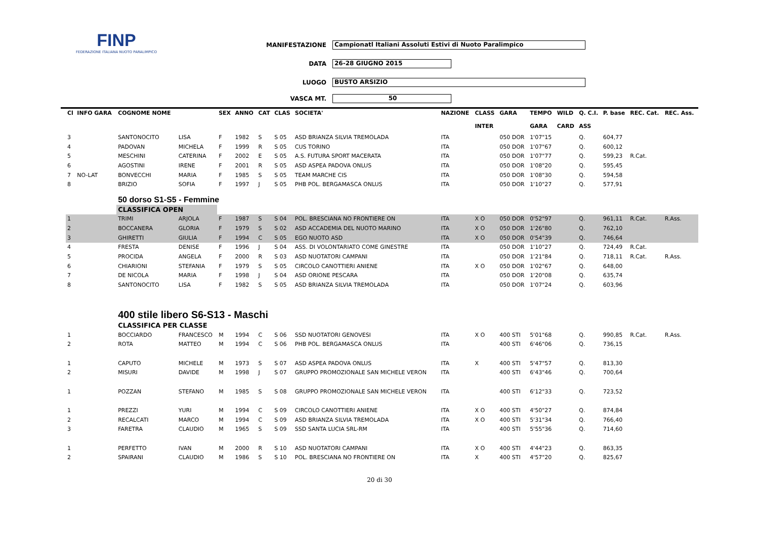FINP
FEDERAZIONE ITALIANA NUOTO PARALIMPICO
MANIFESTAZIONE Campionatl Italiani Assoluti Estivi di Nuoto Paralimpico
DATA 26-28 GIUGNO 2015
LUOGO BUSTO ARSIZIO
VASCA MT. 50
| Cl | INFO GARA | COGNOME NOME | | SEX | ANNO | CAT | CLAS | SOCIETA' | NAZIONE | CLASS | GARA | TEMPO | WILD | Q. C.I. | P. base | REC. Cat. | REC. Ass. |
| --- | --- | --- | --- | --- | --- | --- | --- | --- | --- | --- | --- | --- | --- | --- | --- | --- | --- |
| | | | | | | | | | | INTER | | GARA | CARD | ASS | | | |
| 3 | | SANTONOCITO | LISA | F | 1982 | S | S 05 | ASD BRIANZA SILVIA TREMOLADA | ITA | | 050 DOR | 1'07"15 | | Q. | 604,77 | | |
| 4 | | PADOVAN | MICHELA | F | 1999 | R | S 05 | CUS TORINO | ITA | | 050 DOR | 1'07"67 | | Q. | 600,12 | | |
| 5 | | MESCHINI | CATERINA | F | 2002 | E | S 05 | A.S. FUTURA SPORT MACERATA | ITA | | 050 DOR | 1'07"77 | | Q. | 599,23 | R.Cat. | |
| 6 | | AGOSTINI | IRENE | F | 2001 | R | S 05 | ASD ASPEA PADOVA ONLUS | ITA | | 050 DOR | 1'08"20 | | Q. | 595,45 | | |
| 7 | NO-LAT | BONVECCHI | MARIA | F | 1985 | S | S 05 | TEAM MARCHE CIS | ITA | | 050 DOR | 1'08"30 | | Q. | 594,58 | | |
| 8 | | BRIZIO | SOFIA | F | 1997 | J | S 05 | PHB POL. BERGAMASCA ONLUS | ITA | | 050 DOR | 1'10"27 | | Q. | 577,91 | | |
| | | 50 dorso S1-S5 - Femmine | | | | | | | | | | | | | | | |
| | | CLASSIFICA OPEN | | | | | | | | | | | | | | | |
| 1 | | TRIMI | ARJOLA | F | 1987 | S | S 04 | POL. BRESCIANA NO FRONTIERE ON | ITA | X O | 050 DOR | 0'52"97 | | Q. | 961,11 | R.Cat. | R.Ass. |
| 2 | | BOCCANERA | GLORIA | F | 1979 | S | S 02 | ASD ACCADEMIA DEL NUOTO MARINO | ITA | X O | 050 DOR | 1'26"80 | | Q. | 762,10 | | |
| 3 | | GHIRETTI | GIULIA | F | 1994 | C | S 05 | EGO NUOTO ASD | ITA | X O | 050 DOR | 0'54"39 | | Q. | 746,64 | | |
| 4 | | FRESTA | DENISE | F | 1996 | J | S 04 | ASS. DI VOLONTARIATO COME GINESTRE | ITA | | 050 DOR | 1'10"27 | | Q. | 724,49 | R.Cat. | |
| 5 | | PROCIDA | ANGELA | F | 2000 | R | S 03 | ASD NUOTATORI CAMPANI | ITA | | 050 DOR | 1'21"84 | | Q. | 718,11 | R.Cat. | R.Ass. |
| 6 | | CHIARIONI | STEFANIA | F | 1979 | S | S 05 | CIRCOLO CANOTTIERI ANIENE | ITA | X O | 050 DOR | 1'02"67 | | Q. | 648,00 | | |
| 7 | | DE NICOLA | MARIA | F | 1998 | J | S 04 | ASD ORIONE PESCARA | ITA | | 050 DOR | 1'20"08 | | Q. | 635,74 | | |
| 8 | | SANTONOCITO | LISA | F | 1982 | S | S 05 | ASD BRIANZA SILVIA TREMOLADA | ITA | | 050 DOR | 1'07"24 | | Q. | 603,96 | | |
| | | 400 stile libero S6-S13 - Maschi | | | | | | | | | | | | | | | |
| | | CLASSIFICA PER CLASSE | | | | | | | | | | | | | | | |
| 1 | | BOCCIARDO | FRANCESCO | M | 1994 | C | S 06 | SSD NUOTATORI GENOVESI | ITA | X O | 400 STI | 5'01"68 | | Q. | 990,85 | R.Cat. | R.Ass. |
| 2 | | ROTA | MATTEO | M | 1994 | C | S 06 | PHB POL. BERGAMASCA ONLUS | ITA | | 400 STI | 6'46"06 | | Q. | 736,15 | | |
| 1 | | CAPUTO | MICHELE | M | 1973 | S | S 07 | ASD ASPEA PADOVA ONLUS | ITA | X | 400 STI | 5'47"57 | | Q. | 813,30 | | |
| 2 | | MISURI | DAVIDE | M | 1998 | J | S 07 | GRUPPO PROMOZIONALE SAN MICHELE VERON | ITA | | 400 STI | 6'43"46 | | Q. | 700,64 | | |
| 1 | | POZZAN | STEFANO | M | 1985 | S | S 08 | GRUPPO PROMOZIONALE SAN MICHELE VERON | ITA | | 400 STI | 6'12"33 | | Q. | 723,52 | | |
| 1 | | PREZZI | YURI | M | 1994 | C | S 09 | CIRCOLO CANOTTIERI ANIENE | ITA | X O | 400 STI | 4'50"27 | | Q. | 874,84 | | |
| 2 | | RECALCATI | MARCO | M | 1994 | C | S 09 | ASD BRIANZA SILVIA TREMOLADA | ITA | X O | 400 STI | 5'31"34 | | Q. | 766,40 | | |
| 3 | | FARETRA | CLAUDIO | M | 1965 | S | S 09 | SSD SANTA LUCIA SRL-RM | ITA | | 400 STI | 5'55"36 | | Q. | 714,60 | | |
| 1 | | PERFETTO | IVAN | M | 2000 | R | S 10 | ASD NUOTATORI CAMPANI | ITA | X O | 400 STI | 4'44"23 | | Q. | 863,35 | | |
| 2 | | SPAIRANI | CLAUDIO | M | 1986 | S | S 10 | POL. BRESCIANA NO FRONTIERE ON | ITA | X | 400 STI | 4'57"20 | | Q. | 825,67 | | |
20 di 30